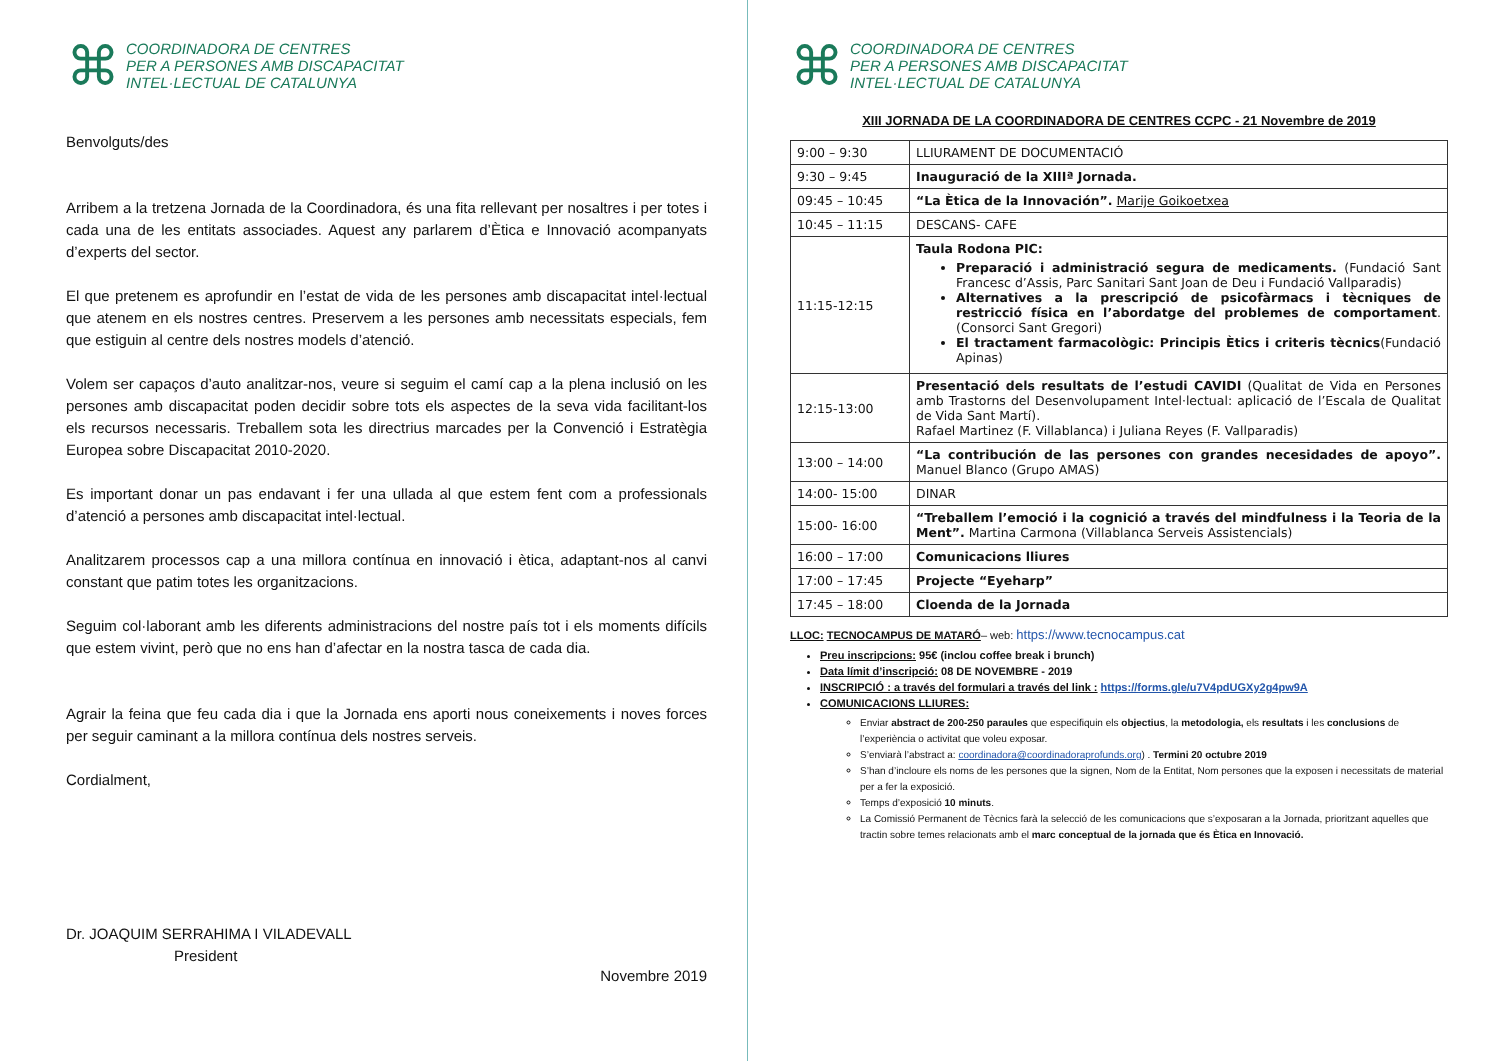⌘
COORDINADORA DE CENTRES
PER A PERSONES AMB DISCAPACITAT
INTEL·LECTUAL DE CATALUNYA
Benvolguts/des
Arribem a la tretzena Jornada de la Coordinadora, és una fita rellevant per nosaltres i per totes i cada una de les entitats associades. Aquest any parlarem d’Ètica e Innovació acompanyats d’experts del sector.
El que pretenem es aprofundir en l’estat de vida de les persones amb discapacitat intel·lectual que atenem en els nostres centres. Preservem a les persones amb necessitats especials, fem que estiguin al centre dels nostres models d’atenció.
Volem ser capaços d’auto analitzar-nos, veure si seguim el camí cap a la plena inclusió on les persones amb discapacitat poden decidir sobre tots els aspectes de la seva vida facilitant-los els recursos necessaris. Treballem sota les directrius marcades per la Convenció i Estratègia Europea sobre Discapacitat 2010-2020.
Es important donar un pas endavant i fer una ullada al que estem fent com a professionals d’atenció a persones amb discapacitat intel·lectual.
Analitzarem processos cap a una millora contínua en innovació i ètica, adaptant-nos al canvi constant que patim totes les organitzacions.
Seguim col·laborant amb les diferents administracions del nostre país tot i els moments difícils que estem vivint, però que no ens han d’afectar en la nostra tasca de cada dia.
Agrair la feina que feu cada dia i que la Jornada ens aporti nous coneixements i noves forces per seguir caminant a la millora contínua dels nostres serveis.
Cordialment,
Dr. JOAQUIM SERRAHIMA I VILADEVALL
President
Novembre 2019
⌘
COORDINADORA DE CENTRES
PER A PERSONES AMB DISCAPACITAT
INTEL·LECTUAL DE CATALUNYA
XIII JORNADA DE LA COORDINADORA DE CENTRES CCPC - 21 Novembre de 2019
| 9:00 – 9:30 | LLIURAMENT DE DOCUMENTACIÓ |
| 9:30 – 9:45 | Inauguració de la XIIIª Jornada. |
| 09:45 – 10:45 | “La Ètica de la Innovación”. Marije Goikoetxea |
| 10:45 – 11:15 | DESCANS- CAFE |
| 11:15-12:15 | Taula Rodona PIC: Preparació i administració segura de medicaments. (Fundació Sant Francesc d’Assis, Parc Sanitari Sant Joan de Deu i Fundació Vallparadis) Alternatives a la prescripció de psicofàrmacs i tècniques de restricció física en l’abordatge del problemes de comportament . (Consorci Sant Gregori) El tractament farmacològic: Principis Ètics i criteris tècnics (Fundació Apinas) |
| 12:15-13:00 | Presentació dels resultats de l’estudi CAVIDI (Qualitat de Vida en Persones amb Trastorns del Desenvolupament Intel·lectual: aplicació de l’Escala de Qualitat de Vida Sant Martí). Rafael Martinez (F. Villablanca) i Juliana Reyes (F. Vallparadis) |
| 13:00 – 14:00 | “La contribución de las persones con grandes necesidades de apoyo”. Manuel Blanco (Grupo AMAS) |
| 14:00- 15:00 | DINAR |
| 15:00- 16:00 | “Treballem l’emoció i la cognició a través del mindfulness i la Teoria de la Ment”. Martina Carmona (Villablanca Serveis Assistencials) |
| 16:00 – 17:00 | Comunicacions lliures |
| 17:00 – 17:45 | Projecte “Eyeharp” |
| 17:45 – 18:00 | Cloenda de la Jornada |
LLOC: TECNOCAMPUS DE MATARÓ– web: https://www.tecnocampus.cat
Preu inscripcions: 95€ (inclou coffee break i brunch)
Data límit d’inscripció: 08 DE NOVEMBRE - 2019
INSCRIPCIÓ : a través del formulari a través del link : https://forms.gle/u7V4pdUGXy2g4pw9A
COMUNICACIONS LLIURES:
Enviar abstract de 200-250 paraules que especifiquin els objectius, la metodologia, els resultats i les conclusions de l’experiència o activitat que voleu exposar.
S’enviarà l’abstract a: coordinadora@coordinadoraprofunds.org) . Termini 20 octubre 2019
S’han d’incloure els noms de les persones que la signen, Nom de la Entitat, Nom persones que la exposen i necessitats de material per a fer la exposició.
Temps d’exposició 10 minuts.
La Comissió Permanent de Tècnics farà la selecció de les comunicacions que s’exposaran a la Jornada, prioritzant aquelles que tractin sobre temes relacionats amb el marc conceptual de la jornada que és Ètica en Innovació.